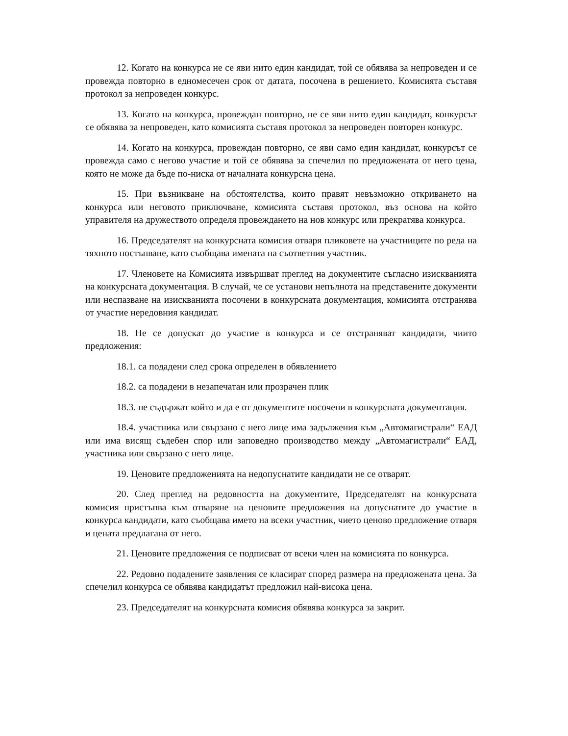12. Когато на конкурса не се яви нито един кандидат, той се обявява за непроведен и се провежда повторно в едномесечен срок от датата, посочена в решението. Комисията съставя протокол за непроведен конкурс.
13. Когато на конкурса, провеждан повторно, не се яви нито един кандидат, конкурсът се обявява за непроведен, като комисията съставя протокол за непроведен повторен конкурс.
14. Когато на конкурса, провеждан повторно, се яви само един кандидат, конкурсът се провежда само с негово участие и той се обявява за спечелил по предложената от него цена, която не може да бъде по-ниска от началната конкурсна цена.
15. При възникване на обстоятелства, които правят невъзможно откриването на конкурса или неговото приключване, комисията съставя протокол, въз основа на който управителя на дружеството определя провеждането на нов конкурс или прекратява конкурса.
16. Председателят на конкурсната комисия отваря пликовете на участниците по реда на тяхното постъпване, като съобщава имената на съответния участник.
17. Членовете на Комисията извършват преглед на документите съгласно изискванията на конкурсната документация. В случай, че се установи непълнота на представените документи или неспазване на изискванията посочени в конкурсната документация, комисията отстранява от участие нередовния кандидат.
18. Не се допускат до участие в конкурса и се отстраняват кандидати, чиито предложения:
18.1. са подадени след срока определен в обявлението
18.2. са подадени в незапечатан или прозрачен плик
18.3. не съдържат който и да е от документите посочени в конкурсната документация.
18.4. участника или свързано с него лице има задължения към „Автомагистрали“ ЕАД или има висящ съдебен спор или заповедно производство между „Автомагистрали“ ЕАД, участника или свързано с него лице.
19. Ценовите предложенията на недопуснатите кандидати не се отварят.
20. След преглед на редовността на документите, Председателят на конкурсната комисия пристъпва към отваряне на ценовите предложения на допуснатите до участие в конкурса кандидати, като съобщава името на всеки участник, чието ценово предложение отваря и цената предлагана от него.
21. Ценовите предложения се подписват от всеки член на комисията по конкурса.
22. Редовно подадените заявления се класират според размера на предложената цена. За спечелил конкурса се обявява кандидатът предложил най-висока цена.
23. Председателят на конкурсната комисия обявява конкурса за закрит.